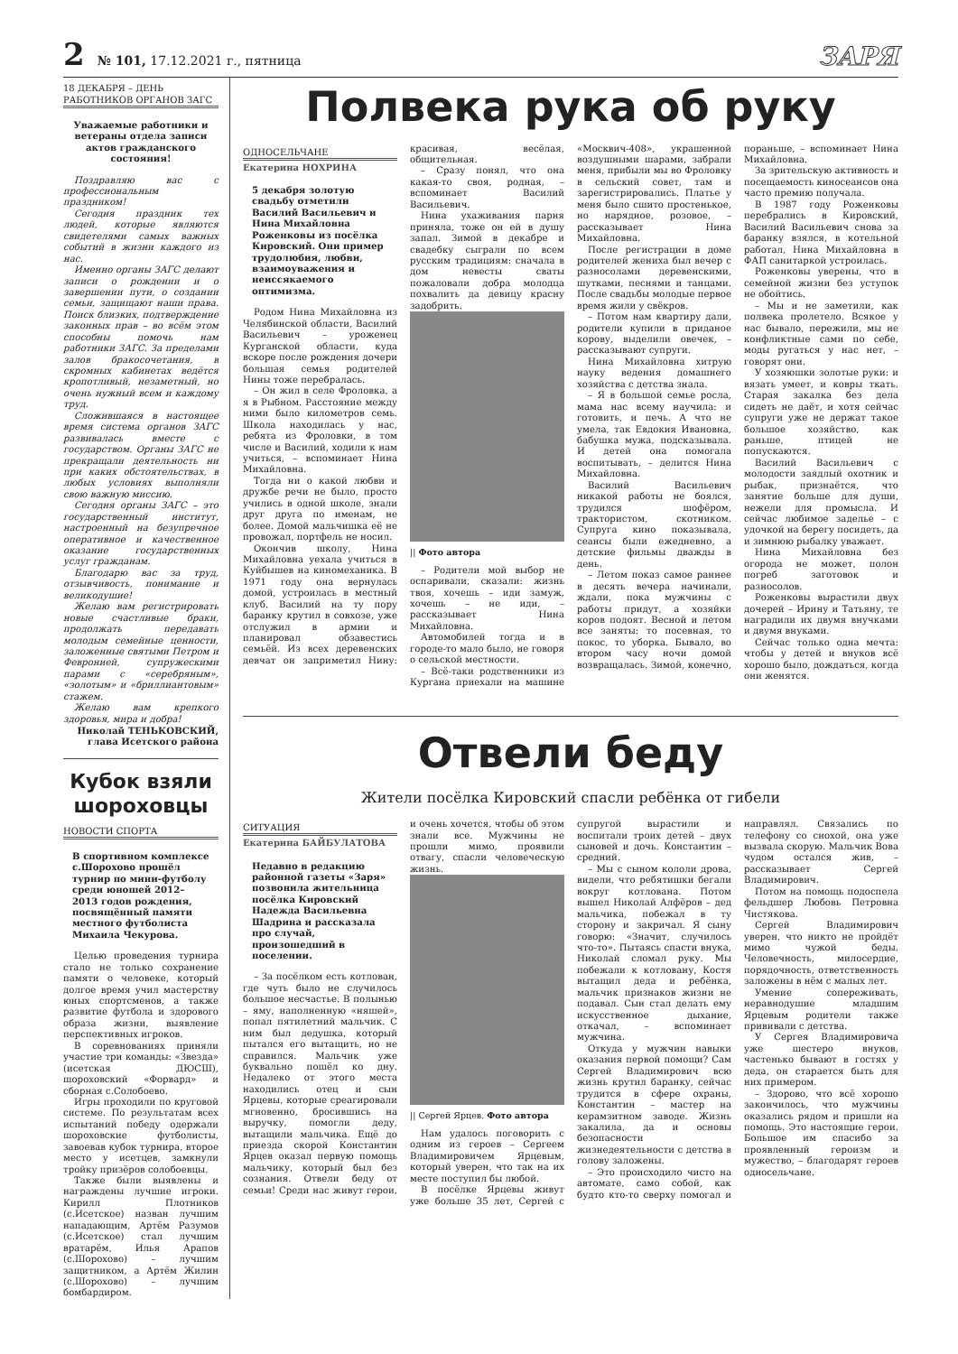2 № 101, 17.12.2021 г., пятница ЗАРЯ
18 ДЕКАБРЯ – ДЕНЬ РАБОТНИКОВ ОРГАНОВ ЗАГС
Уважаемые работники и ветераны отдела записи актов гражданского состояния!
Поздравляю вас с профессиональным праздником!
Сегодня праздник тех людей, которые являются свидетелями самых важных событий в жизни каждого из нас.
Именно органы ЗАГС делают записи о рождении и о завершении пути, о создании семьи, защищают наши права. Поиск близких, подтверждение законных прав – во всём этом способны помочь нам работники ЗАГС. За пределами залов бракосочетания, в скромных кабинетах ведётся кропотливый, незаметный, но очень нужный всем и каждому труд.
Сложившаяся в настоящее время система органов ЗАГС развивалась вместе с государством. Органы ЗАГС не прекращали деятельность ни при каких обстоятельствах, в любых условиях выполняли свою важную миссию.
Сегодня органы ЗАГС – это государственный институт, настроенный на безупречное оперативное и качественное оказание государственных услуг гражданам.
Благодарю вас за труд, отзывчивость, понимание и великодушие!
Желаю вам регистрировать новые счастливые браки, продолжать передавать молодым семейные ценности, заложенные святыми Петром и Февронией, супружескими парами с «серебряным», «золотым» и «бриллиантовым» стажем.
Желаю вам крепкого здоровья, мира и добра!
Николай ТЕНЬКОВСКИЙ,
глава Исетского района
Кубок взяли шороховцы
НОВОСТИ СПОРТА
В спортивном комплексе с.Шорохово прошёл турнир по мини-футболу среди юношей 2012–2013 годов рождения, посвящённый памяти местного футболиста Михаила Чекурова.
Целью проведения турнира стало не только сохранение памяти о человеке, который долгое время учил мастерству юных спортсменов, а также развитие футбола и здорового образа жизни, выявление перспективных игроков.
В соревнованиях приняли участие три команды: «Звезда» (исетская ДЮСШ), шороховский «Форвард» и сборная с.Солобоево.
Игры проходили по круговой системе. По результатам всех испытаний победу одержали шороховские футболисты, завоевав кубок турнира, второе место у исетцев, замкнули тройку призёров солобоевцы.
Также были выявлены и награждены лучшие игроки. Кирилл Плотников (с.Исетское) назван лучшим нападающим, Артём Разумов (с.Исетское) стал лучшим вратарём, Илья Арапов (с.Шорохово) – лучшим защитником, а Артём Жилин (с.Шорохово) – лучшим бомбардиром.
Полвека рука об руку
ОДНОСЕЛЬЧАНЕ
Екатерина НОХРИНА
5 декабря золотую свадьбу отметили Василий Васильевич и Нина Михайловна Роженковы из посёлка Кировский. Они пример трудолюбия, любви, взаимоуважения и неиссякаемого оптимизма.
Родом Нина Михайловна из Челябинской области, Василий Васильевич – уроженец Курганской области, куда вскоре после рождения дочери большая семья родителей Нины тоже перебралась.
– Он жил в селе Фроловка, а я в Рыбном. Расстояние между ними было километров семь. Школа находилась у нас, ребята из Фроловки, в том числе и Василий, ходили к нам учиться, – вспоминает Нина Михайловна.
Тогда ни о какой любви и дружбе речи не было, просто учились в одной школе, знали друг друга по именам, не более. Домой мальчишка её не провожал, портфель не носил.
Окончив школу, Нина Михайловна уехала учиться в Куйбышев на киномеханика. В 1971 году она вернулась домой, устроилась в местный клуб. Василий на ту пору баранку крутил в совхозе, уже отслужил в армии и планировал обзавестись семьёй. Из всех деревенских девчат он заприметил Нину: красивая, весёлая, общительная.
– Сразу понял, что она какая-то своя, родная, – вспоминает Василий Васильевич.
Нина ухаживания парня приняла, тоже он ей в душу запал. Зимой в декабре и свадебку сыграли по всем русским традициям: сначала в дом невесты сваты пожаловали добра молодца похвалить да девицу красну задобрить.
|| Фото автора
– Родители мой выбор не оспаривали, сказали: жизнь твоя, хочешь – иди замуж, хочешь – не иди, – рассказывает Нина Михайловна.
Автомобилей тогда и в городе-то мало было, не говоря о сельской местности.
– Всё-таки родственники из Кургана приехали на машине «Москвич-408», украшенной воздушными шарами, забрали меня, прибыли мы во Фроловку в сельский совет, там и зарегистрировались. Платье у меня было сшито простенькое, но нарядное, розовое, – рассказывает Нина Михайловна.
После регистрации в доме родителей жениха был вечер с разносолами деревенскими, шутками, песнями и танцами. После свадьбы молодые первое время жили у свёкров.
– Потом нам квартиру дали, родители купили в приданое корову, выделили овечек, – рассказывают супруги.
Нина Михайловна хитрую науку ведения домашнего хозяйства с детства знала.
– Я в большой семье росла, мама нас всему научила: и готовить, и печь. А что не умела, так Евдокия Ивановна, бабушка мужа, подсказывала. И детей она помогала воспитывать, – делится Нина Михайловна.
Василий Васильевич никакой работы не боялся, трудился шофёром, трактористом, скотником. Супруга кино показывала, сеансы были ежедневно, а детские фильмы дважды в день.
– Летом показ самое раннее в десять вечера начинали, ждали, пока мужчины с работы придут, а хозяйки коров подоят. Весной и летом все заняты: то посевная, то покос, то уборка. Бывало, во втором часу ночи домой возвращалась. Зимой, конечно, пораньше, – вспоминает Нина Михайловна.
За зрительскую активность и посещаемость киносеансов она часто премию получала.
В 1987 году Роженковы перебрались в Кировский, Василий Васильевич снова за баранку взялся, в котельной работал, Нина Михайловна в ФАП санитаркой устроилась.
Роженковы уверены, что в семейной жизни без уступок не обойтись.
– Мы и не заметили, как полвека пролетело. Всякое у нас бывало, пережили, мы не конфликтные сами по себе, моды ругаться у нас нет, – говорят они.
У хозяюшки золотые руки: и вязать умеет, и ковры ткать. Старая закалка без дела сидеть не даёт, и хотя сейчас супруги уже не держат такое большое хозяйство, как раньше, птицей не попускаются.
Василий Васильевич с молодости заядлый охотник и рыбак, признаётся, что занятие больше для души, нежели для промысла. И сейчас любимое заделье – с удочкой на берегу посидеть, да и зимнюю рыбалку уважает.
Нина Михайловна без огорода не может, полон погреб заготовок и разносолов.
Роженковы вырастили двух дочерей – Ирину и Татьяну, те наградили их двумя внучками и двумя внуками.
Сейчас только одна мечта: чтобы у детей и внуков всё хорошо было, дождаться, когда они женятся.
Отвели беду
Жители посёлка Кировский спасли ребёнка от гибели
СИТУАЦИЯ
Екатерина БАЙБУЛАТОВА
Недавно в редакцию районной газеты «Заря» позвонила жительница посёлка Кировский Надежда Васильевна Шадрина и рассказала про случай, произошедший в поселении.
– За посёлком есть котлован, где чуть было не случилось большое несчастье. В полынью – яму, наполненную «няшей», попал пятилетний мальчик. С ним был дедушка, который пытался его вытащить, но не справился. Мальчик уже буквально пошёл ко дну. Недалеко от этого места находились отец и сын Ярцевы, которые среагировали мгновенно, бросившись на выручку, помогли деду, вытащили мальчика. Ещё до приезда скорой Константин Ярцев оказал первую помощь мальчику, который был без сознания. Отвели беду от семьи! Среди нас живут герои, и очень хочется, чтобы об этом знали все. Мужчины не прошли мимо, проявили отвагу, спасли человеческую жизнь.
|| Сергей Ярцев. Фото автора
Нам удалось поговорить с одним из героев – Сергеем Владимировичем Ярцевым, который уверен, что так на их месте поступил бы любой.
В посёлке Ярцевы живут уже больше 35 лет, Сергей с супругой вырастили и воспитали троих детей – двух сыновей и дочь. Константин – средний.
– Мы с сыном кололи дрова, видели, что ребятишки бегали вокруг котлована. Потом вышел Николай Алфёров – дед мальчика, побежал в ту сторону и закричал. Я сыну говорю: «Значит, случилось что-то». Пытаясь спасти внука, Николай сломал руку. Мы побежали к котловану, Костя вытащил деда и ребёнка, мальчик признаков жизни не подавал. Сын стал делать ему искусственное дыхание, откачал, – вспоминает мужчина.
Откуда у мужчин навыки оказания первой помощи? Сам Сергей Владимирович всю жизнь крутил баранку, сейчас трудится в сфере охраны, Константин – мастер на керамзитном заводе. Жизнь закалила, да и основы безопасности жизнедеятельности с детства в голову заложены.
– Это происходило чисто на автомате, само собой, как будто кто-то сверху помогал и направлял. Связались по телефону со снохой, она уже вызвала скорую. Мальчик Вова чудом остался жив, – рассказывает Сергей Владимирович.
Потом на помощь подоспела фельдшер Любовь Петровна Чистякова.
Сергей Владимирович уверен, что никто не пройдёт мимо чужой беды. Человечность, милосердие, порядочность, ответственность заложены в нём с малых лет.
Умение сопереживать, неравнодушие младшим Ярцевым родители также прививали с детства.
У Сергея Владимировича уже шестеро внуков, частенько бывают в гостях у деда, он старается быть для них примером.
– Здорово, что всё хорошо закончилось, что мужчины оказались рядом и пришли на помощь. Это настоящие герои. Большое им спасибо за проявленный героизм и мужество, – благодарят героев односельчане.